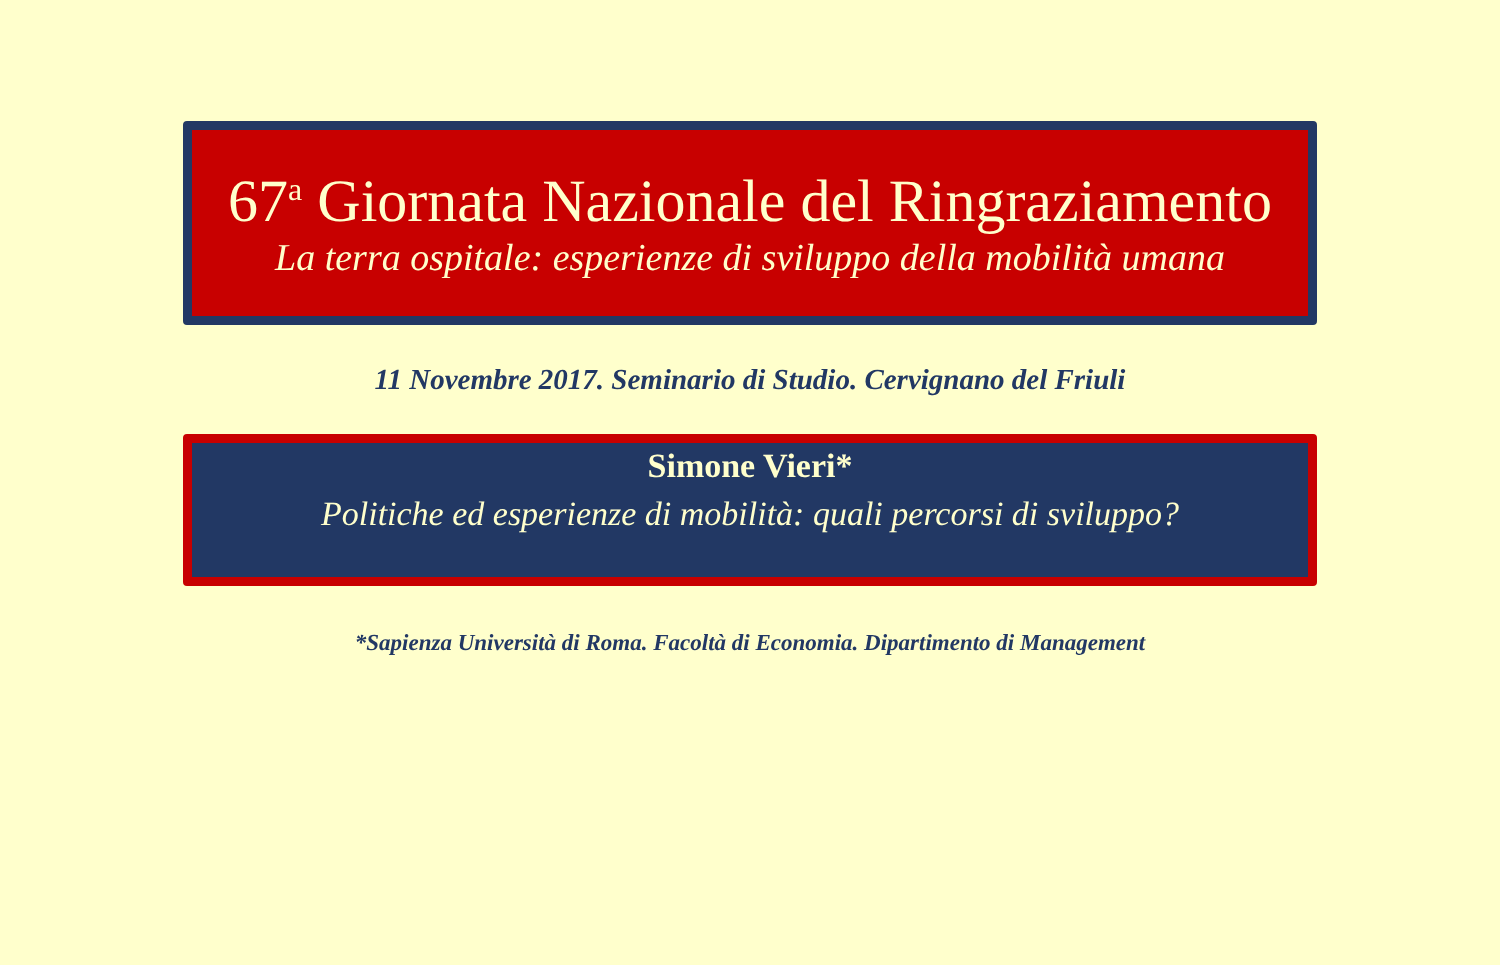67<sup>a</sup> Giornata Nazionale del Ringraziamento
La terra ospitale: esperienze di sviluppo della mobilità umana
11 Novembre 2017. Seminario di Studio. Cervignano del Friuli
Simone Vieri*
Politiche ed esperienze di mobilità: quali percorsi di sviluppo?
*Sapienza Università di Roma. Facoltà di Economia. Dipartimento di Management